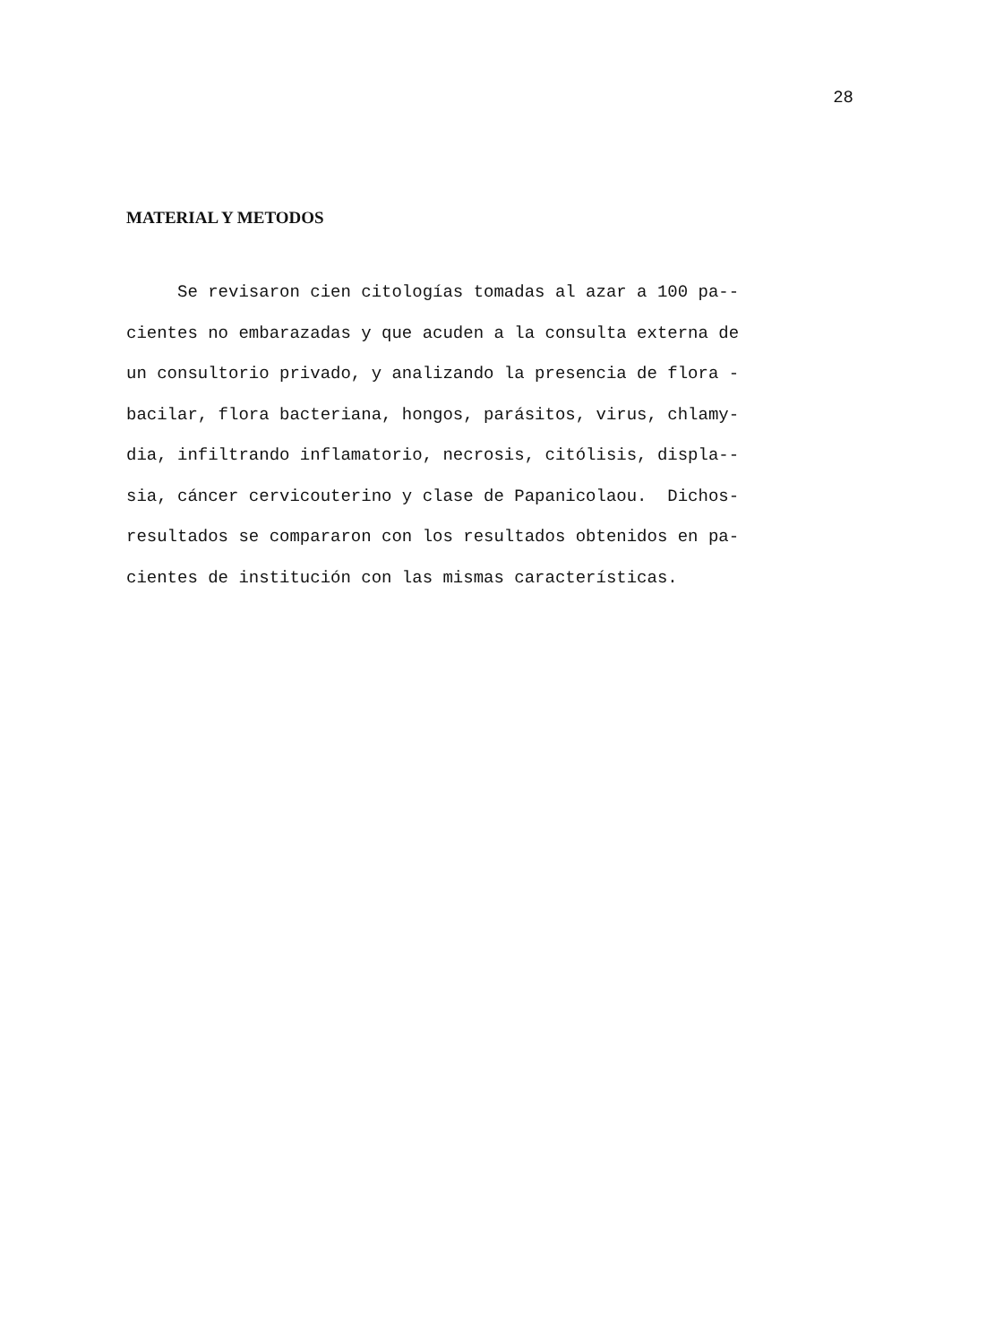28
MATERIAL Y METODOS
Se revisaron cien citologías tomadas al azar a 100 pa--
cientes no embarazadas y que acuden a la consulta externa de
un consultorio privado, y analizando la presencia de flora -
bacilar, flora bacteriana, hongos, parásitos, virus, chlamy-
dia, infiltrando inflamatorio, necrosis, citólisis, displa--
sia, cáncer cervicouterino y clase de Papanicolaou. Dichos-
resultados se compararon con los resultados obtenidos en pa-
cientes de institución con las mismas características.